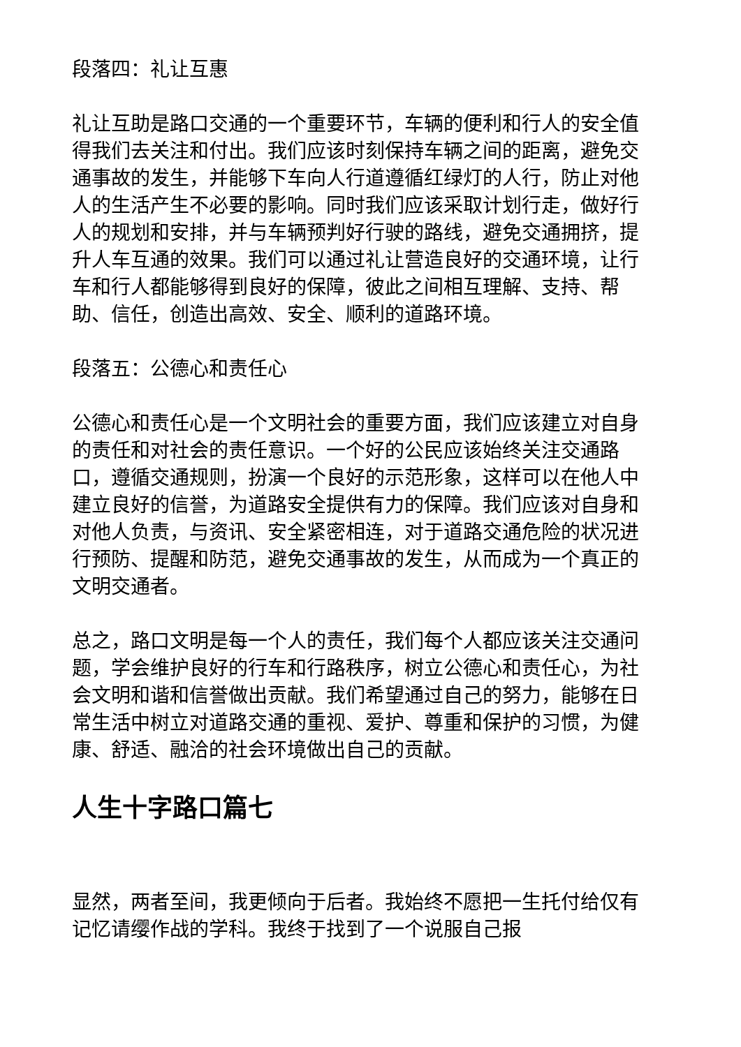段落四：礼让互惠
礼让互助是路口交通的一个重要环节，车辆的便利和行人的安全值得我们去关注和付出。我们应该时刻保持车辆之间的距离，避免交通事故的发生，并能够下车向人行道遵循红绿灯的人行，防止对他人的生活产生不必要的影响。同时我们应该采取计划行走，做好行人的规划和安排，并与车辆预判好行驶的路线，避免交通拥挤，提升人车互通的效果。我们可以通过礼让营造良好的交通环境，让行车和行人都能够得到良好的保障，彼此之间相互理解、支持、帮助、信任，创造出高效、安全、顺利的道路环境。
段落五：公德心和责任心
公德心和责任心是一个文明社会的重要方面，我们应该建立对自身的责任和对社会的责任意识。一个好的公民应该始终关注交通路口，遵循交通规则，扮演一个良好的示范形象，这样可以在他人中建立良好的信誉，为道路安全提供有力的保障。我们应该对自身和对他人负责，与资讯、安全紧密相连，对于道路交通危险的状况进行预防、提醒和防范，避免交通事故的发生，从而成为一个真正的文明交通者。
总之，路口文明是每一个人的责任，我们每个人都应该关注交通问题，学会维护良好的行车和行路秩序，树立公德心和责任心，为社会文明和谐和信誉做出贡献。我们希望通过自己的努力，能够在日常生活中树立对道路交通的重视、爱护、尊重和保护的习惯，为健康、舒适、融洽的社会环境做出自己的贡献。
人生十字路口篇七
显然，两者至间，我更倾向于后者。我始终不愿把一生托付给仅有记忆请缨作战的学科。我终于找到了一个说服自己报